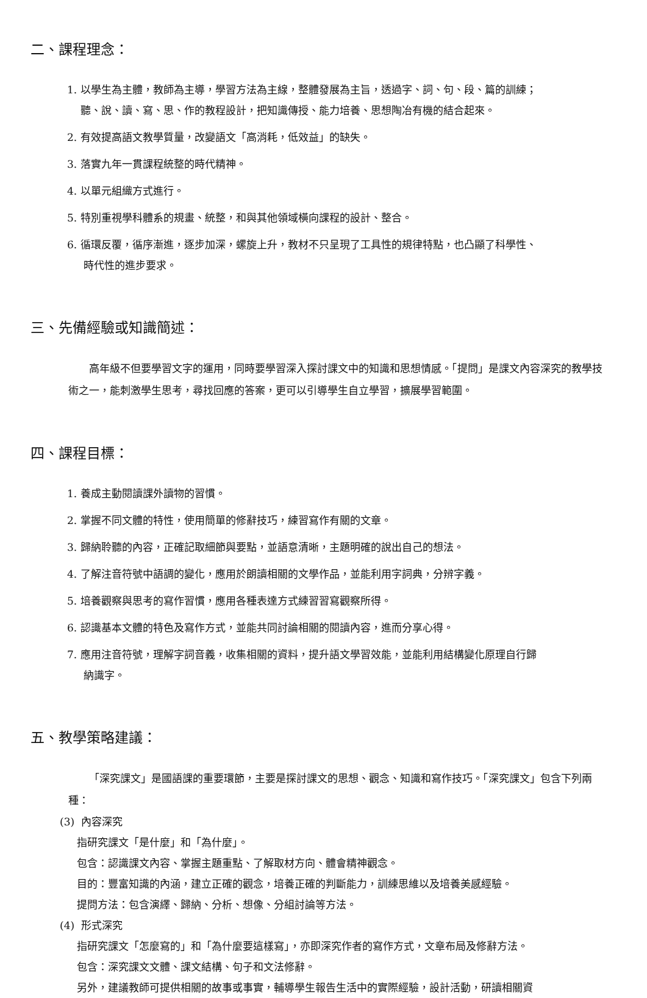二、課程理念：
1. 以學生為主體，教師為主導，學習方法為主線，整體發展為主旨，透過字、詞、句、段、篇的訓練；
聽、說、讀、寫、思、作的教程設計，把知識傳授、能力培養、思想陶冶有機的結合起來。
2. 有效提高語文教學質量，改變語文「高消耗，低效益」的缺失。
3. 落實九年一貫課程統整的時代精神。
4. 以單元組織方式進行。
5. 特別重視學科體系的規畫、統整，和與其他領域橫向課程的設計、整合。
6. 循環反覆，循序漸進，逐步加深，螺旋上升，教材不只呈現了工具性的規律特點，也凸顯了科學性、
時代性的進步要求。
三、先備經驗或知識簡述：
高年級不但要學習文字的運用，同時要學習深入探討課文中的知識和思想情感。「提問」是課文內容深究的教學技術之一，能刺激學生思考，尋找回應的答案，更可以引導學生自立學習，擴展學習範圍。
四、課程目標：
1. 養成主動閱讀課外讀物的習慣。
2. 掌握不同文體的特性，使用簡單的修辭技巧，練習寫作有關的文章。
3. 歸納聆聽的內容，正確記取細節與要點，並語意清晰，主題明確的說出自己的想法。
4. 了解注音符號中語調的變化，應用於朗讀相關的文學作品，並能利用字詞典，分辨字義。
5. 培養觀察與思考的寫作習慣，應用各種表達方式練習習寫觀察所得。
6. 認識基本文體的特色及寫作方式，並能共同討論相關的閱讀內容，進而分享心得。
7. 應用注音符號，理解字詞音義，收集相關的資料，提升語文學習效能，並能利用結構變化原理自行歸
納識字。
五、教學策略建議：
「深究課文」是國語課的重要環節，主要是探討課文的思想、觀念、知識和寫作技巧。「深究課文」包含下列兩種：
(3) 內容深究
指研究課文「是什麼」和「為什麼」。
包含：認識課文內容、掌握主題重點、了解取材方向、體會精神觀念。
目的：豐富知識的內涵，建立正確的觀念，培養正確的判斷能力，訓練思維以及培養美感經驗。
提問方法：包含演繹、歸納、分析、想像、分組討論等方法。
(4) 形式深究
指研究課文「怎麼寫的」和「為什麼要這樣寫」，亦即深究作者的寫作方式，文章布局及修辭方法。
包含：深究課文文體、課文結構、句子和文法修辭。
另外，建議教師可提供相關的故事或事實，輔導學生報告生活中的實際經驗，設計活動，研讀相關資